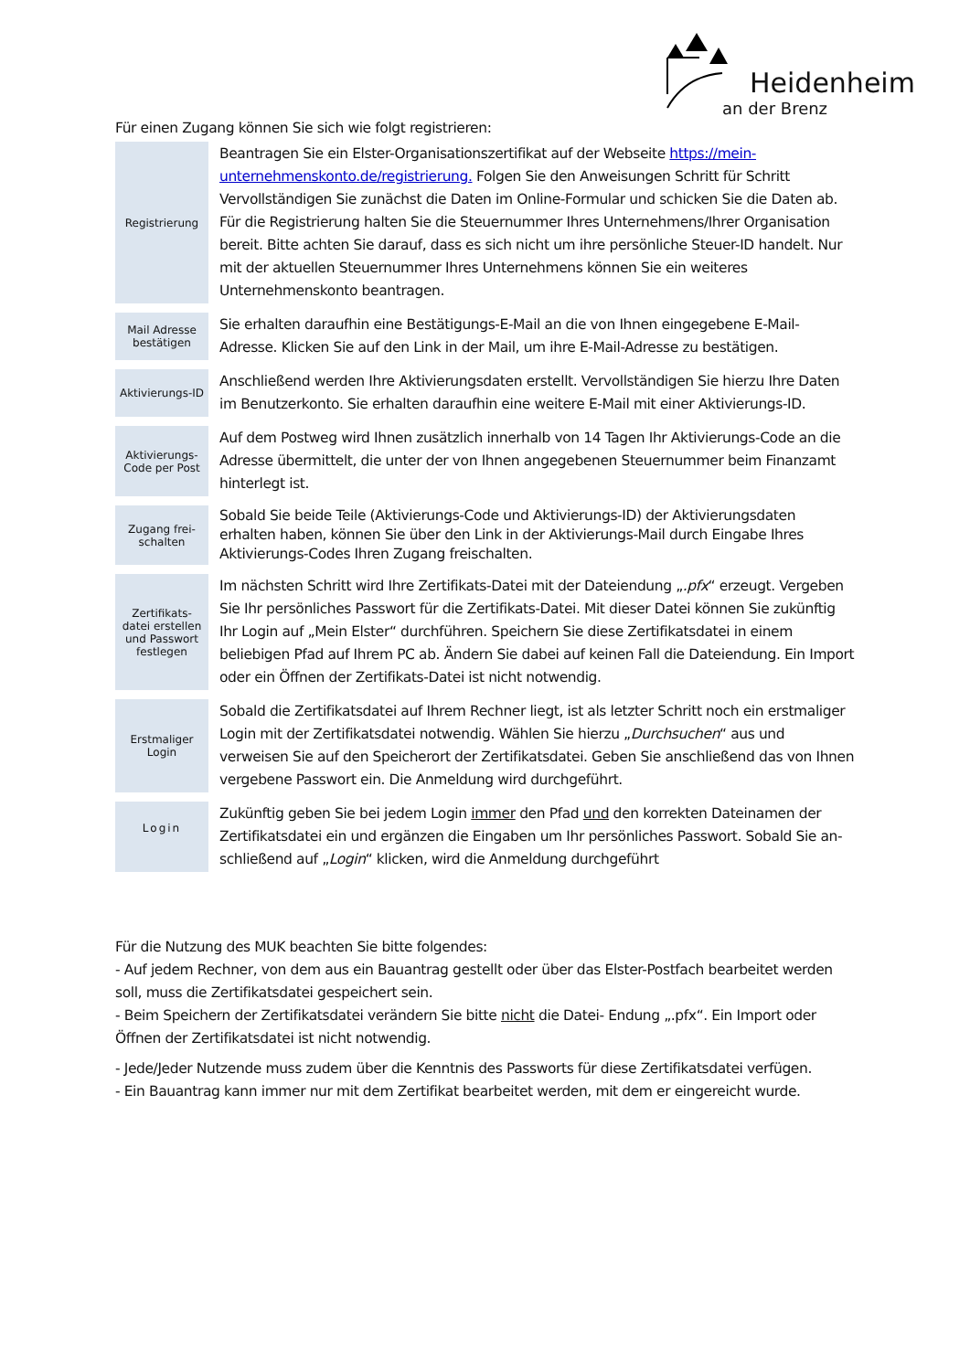Heidenheim
an der Brenz
Für einen Zugang können Sie sich wie folgt registrieren:
| Registrierung | Beantragen Sie ein Elster-Organisationszertifikat auf der Webseite https://mein-unternehmenskonto.de/registrierung. Folgen Sie den Anweisungen Schritt für Schritt Vervollständigen Sie zunächst die Daten im Online-Formular und schicken Sie die Daten ab. Für die Registrierung halten Sie die Steuernummer Ihres Unternehmens/Ihrer Organisation bereit. Bitte achten Sie darauf, dass es sich nicht um ihre persönliche Steuer-ID handelt. Nur mit der aktuellen Steuernummer Ihres Unternehmens können Sie ein weiteres Unternehmenskonto beantragen. |
| Mail Adresse bestätigen | Sie erhalten daraufhin eine Bestätigungs-E-Mail an die von Ihnen eingegebene E-Mail-Adresse. Klicken Sie auf den Link in der Mail, um ihre E-Mail-Adresse zu bestätigen. |
| Aktivierungs-ID | Anschließend werden Ihre Aktivierungsdaten erstellt. Vervollständigen Sie hierzu Ihre Daten im Benutzerkonto. Sie erhalten daraufhin eine weitere E-Mail mit einer Aktivierungs-ID. |
| Aktivierungs-Code per Post | Auf dem Postweg wird Ihnen zusätzlich innerhalb von 14 Tagen Ihr Aktivierungs-Code an die Adresse übermittelt, die unter der von Ihnen angegebenen Steuernummer beim Finanzamt hinterlegt ist. |
| Zugang frei-schalten | Sobald Sie beide Teile (Aktivierungs-Code und Aktivierungs-ID) der Aktivierungsdaten erhalten haben, können Sie über den Link in der Aktivierungs-Mail durch Eingabe Ihres Aktivierungs-Codes Ihren Zugang freischalten. |
| Zertifikats-datei erstellen und Passwort festlegen | Im nächsten Schritt wird Ihre Zertifikats-Datei mit der Dateiendung „ .pfx “ erzeugt. Vergeben Sie Ihr persönliches Passwort für die Zertifikats-Datei. Mit dieser Datei können Sie zukünftig Ihr Login auf „Mein Elster“ durchführen. Speichern Sie diese Zertifikatsdatei in einem beliebigen Pfad auf Ihrem PC ab. Ändern Sie dabei auf keinen Fall die Dateiendung. Ein Import oder ein Öffnen der Zertifikats-Datei ist nicht notwendig. |
| Erstmaliger Login | Sobald die Zertifikatsdatei auf Ihrem Rechner liegt, ist als letzter Schritt noch ein erstmaliger Login mit der Zertifikatsdatei notwendig. Wählen Sie hierzu „ Durchsuchen “ aus und verweisen Sie auf den Speicherort der Zertifikatsdatei. Geben Sie anschließend das von Ihnen vergebene Passwort ein. Die Anmeldung wird durchgeführt. |
| Login | Zukünftig geben Sie bei jedem Login immer den Pfad und den korrekten Dateinamen der Zertifikatsdatei ein und ergänzen die Eingaben um Ihr persönliches Passwort. Sobald Sie an- schließend auf „ Login “ klicken, wird die Anmeldung durchgeführt |
Für die Nutzung des MUK beachten Sie bitte folgendes:
- Auf jedem Rechner, von dem aus ein Bauantrag gestellt oder über das Elster-Postfach bearbeitet werden soll, muss die Zertifikatsdatei gespeichert sein.
- Beim Speichern der Zertifikatsdatei verändern Sie bitte nicht die Datei- Endung „.pfx“. Ein Import oder Öffnen der Zertifikatsdatei ist nicht notwendig.
- Jede/Jeder Nutzende muss zudem über die Kenntnis des Passworts für diese Zertifikatsdatei verfügen.
- Ein Bauantrag kann immer nur mit dem Zertifikat bearbeitet werden, mit dem er eingereicht wurde.